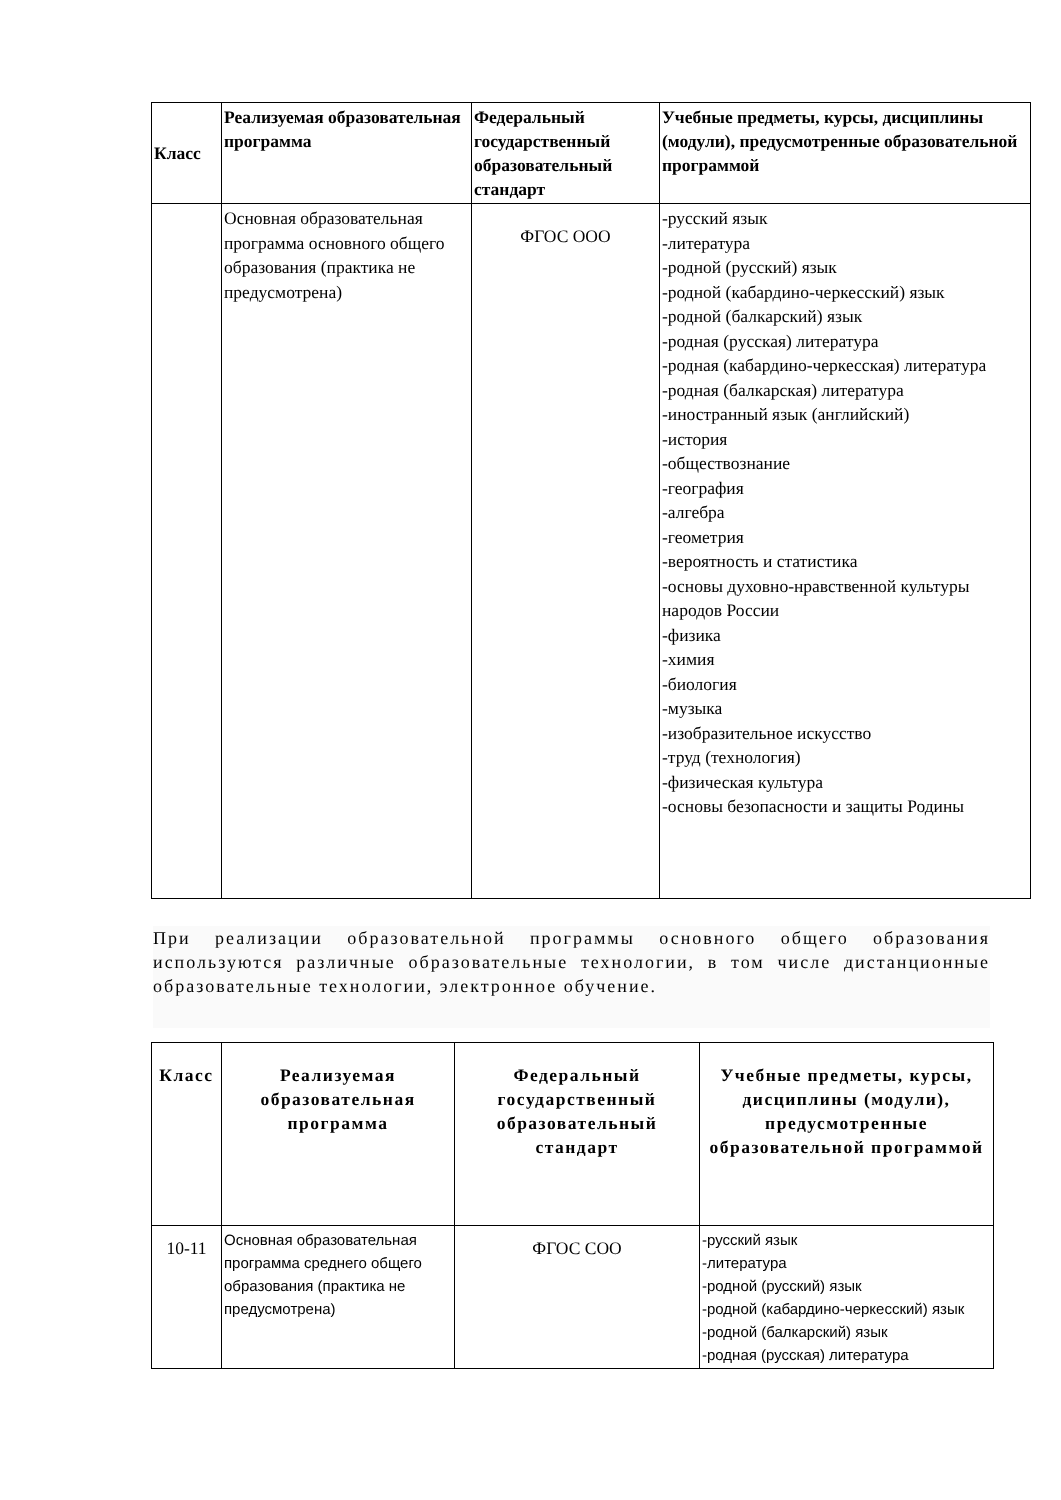| Класс | Реализуемая образовательная программа | Федеральный государственный образовательный стандарт | Учебные предметы, курсы, дисциплины (модули), предусмотренные образовательной программой |
| --- | --- | --- | --- |
| | Основная образовательная программа основного общего образования (практика не предусмотрена) | ФГОС ООО | -русский язык -литература -родной (русский) язык -родной (кабардино-черкесский) язык -родной (балкарский) язык -родная (русская) литература -родная (кабардино-черкесская) литература -родная (балкарская) литература -иностранный язык (английский) -история -обществознание -география -алгебра -геометрия -вероятность и статистика -основы духовно-нравственной культуры народов России -физика -химия -биология -музыка -изобразительное искусство -труд (технология) -физическая культура -основы безопасности и защиты Родины |
При реализации образовательной программы основного общего образования используются различные образовательные технологии, в том числе дистанционные образовательные технологии, электронное обучение.
| Класс | Реализуемая образовательная программа | Федеральный государственный образовательный стандарт | Учебные предметы, курсы, дисциплины (модули), предусмотренные образовательной программой |
| --- | --- | --- | --- |
| 10-11 | Основная образовательная программа среднего общего образования (практика не предусмотрена) | ФГОС СОО | -русский язык -литература -родной (русский) язык -родной (кабардино-черкесский) язык -родной (балкарский) язык -родная (русская) литература |